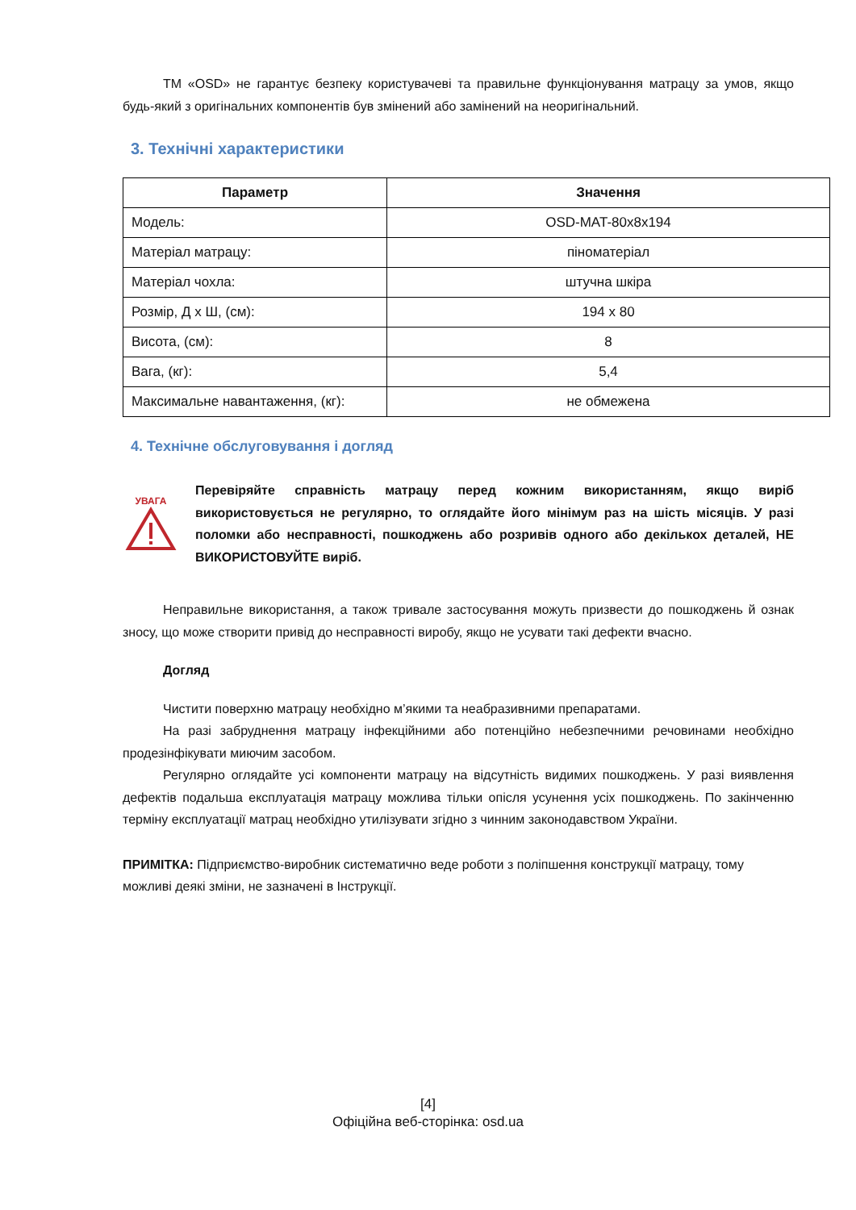ТМ «OSD» не гарантує безпеку користувачеві та правильне функціонування матрацу за умов, якщо будь-який з оригінальних компонентів був змінений або замінений на неоригінальний.
3. Технічні характеристики
| Параметр | Значення |
| --- | --- |
| Модель: | OSD-MAT-80x8x194 |
| Матеріал матрацу: | піноматеріал |
| Матеріал чохла: | штучна шкіра |
| Розмір, Д х Ш, (см): | 194 х 80 |
| Висота, (см): | 8 |
| Вага, (кг): | 5,4 |
| Максимальне навантаження, (кг): | не обмежена |
4. Технічне обслуговування і догляд
УВАГА
Перевіряйте справність матрацу перед кожним використанням, якщо виріб використовується не регулярно, то оглядайте його мінімум раз на шість місяців. У разі поломки або несправності, пошкоджень або розривів одного або декількох деталей, НЕ ВИКОРИСТОВУЙТЕ виріб.
Неправильне використання, а також тривале застосування можуть призвести до пошкоджень й ознак зносу, що може створити привід до несправності виробу, якщо не усувати такі дефекти вчасно.
Догляд
Чистити поверхню матрацу необхідно м’якими та неабразивними препаратами.
На разі забруднення матрацу інфекційними або потенційно небезпечними речовинами необхідно продезінфікувати миючим засобом.
Регулярно оглядайте усі компоненти матрацу на відсутність видимих пошкоджень. У разі виявлення дефектів подальша експлуатація матрацу можлива тільки опісля усунення усіх пошкоджень. По закінченню терміну експлуатації матрац необхідно утилізувати згідно з чинним законодавством України.
ПРИМІТКА: Підприємство-виробник систематично веде роботи з поліпшення конструкції матрацу, тому можливі деякі зміни, не зазначені в Інструкції.
[4]
Офіційна веб-сторінка: osd.ua